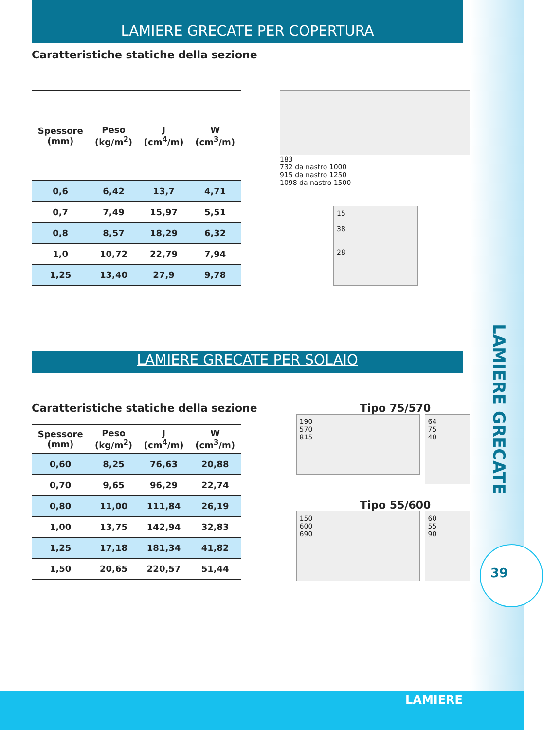LAMIERE GRECATE PER COPERTURA
Caratteristiche statiche della sezione
| Spessore (mm) | Peso (kg/m<sup>2</sup>) | J (cm<sup>4</sup>/m) | W (cm<sup>3</sup>/m) |
| --- | --- | --- | --- |
| 0,6 | 6,42 | 13,7 | 4,71 |
| 0,7 | 7,49 | 15,97 | 5,51 |
| 0,8 | 8,57 | 18,29 | 6,32 |
| 1,0 | 10,72 | 22,79 | 7,94 |
| 1,25 | 13,40 | 27,9 | 9,78 |
183
732 da nastro 1000
915 da nastro 1250
1098 da nastro 1500
15
38
28
LAMIERE GRECATE PER SOLAIO
Caratteristiche statiche della sezione
| Spessore (mm) | Peso (kg/m<sup>2</sup>) | J (cm<sup>4</sup>/m) | W (cm<sup>3</sup>/m) |
| --- | --- | --- | --- |
| 0,60 | 8,25 | 76,63 | 20,88 |
| 0,70 | 9,65 | 96,29 | 22,74 |
| 0,80 | 11,00 | 111,84 | 26,19 |
| 1,00 | 13,75 | 142,94 | 32,83 |
| 1,25 | 17,18 | 181,34 | 41,82 |
| 1,50 | 20,65 | 220,57 | 51,44 |
Tipo 75/570
190
570
815
64
75
40
Tipo 55/600
150
600
690
60
55
90
LAMIERE GRECATE
39
LAMIERE